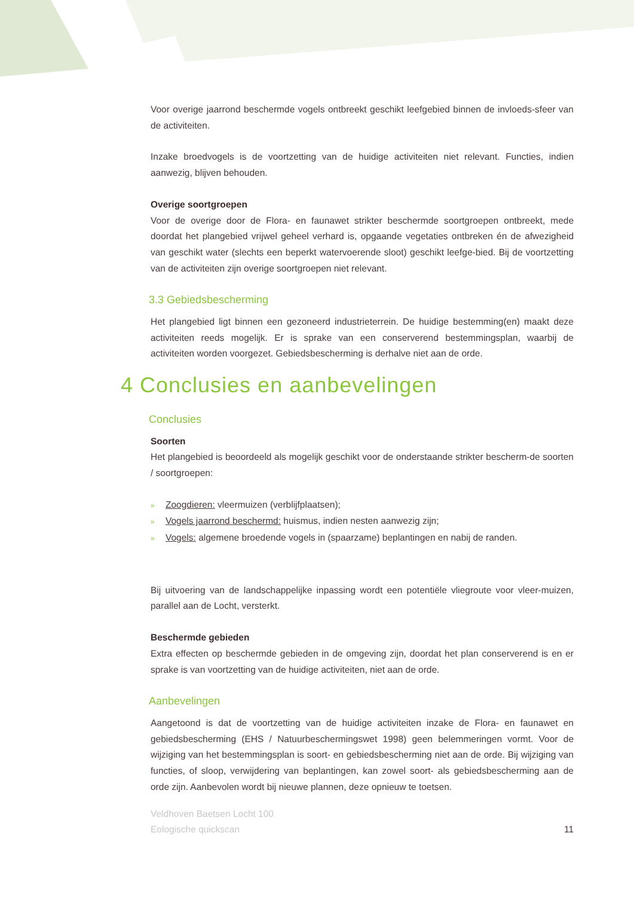Voor overige jaarrond beschermde vogels ontbreekt geschikt leefgebied binnen de invloeds-sfeer van de activiteiten.
Inzake broedvogels is de voortzetting van de huidige activiteiten niet relevant. Functies, indien aanwezig, blijven behouden.
Overige soortgroepen
Voor de overige door de Flora- en faunawet strikter beschermde soortgroepen ontbreekt, mede doordat het plangebied vrijwel geheel verhard is, opgaande vegetaties ontbreken én de afwezigheid van geschikt water (slechts een beperkt watervoerende sloot) geschikt leefge-bied. Bij de voortzetting van de activiteiten zijn overige soortgroepen niet relevant.
3.3 Gebiedsbescherming
Het plangebied ligt binnen een gezoneerd industrieterrein. De huidige bestemming(en) maakt deze activiteiten reeds mogelijk. Er is sprake van een conserverend bestemmingsplan, waarbij de activiteiten worden voorgezet. Gebiedsbescherming is derhalve niet aan de orde.
4 Conclusies en aanbevelingen
Conclusies
Soorten
Het plangebied is beoordeeld als mogelijk geschikt voor de onderstaande strikter bescherm-de soorten / soortgroepen:
» Zoogdieren: vleermuizen (verblijfplaatsen);
» Vogels jaarrond beschermd: huismus, indien nesten aanwezig zijn;
» Vogels: algemene broedende vogels in (spaarzame) beplantingen en nabij de randen.
Bij uitvoering van de landschappelijke inpassing wordt een potentiële vliegroute voor vleer-muizen, parallel aan de Locht, versterkt.
Beschermde gebieden
Extra effecten op beschermde gebieden in de omgeving zijn, doordat het plan conserverend is en er sprake is van voortzetting van de huidige activiteiten, niet aan de orde.
Aanbevelingen
Aangetoond is dat de voortzetting van de huidige activiteiten inzake de Flora- en faunawet en gebiedsbescherming (EHS / Natuurbeschermingswet 1998) geen belemmeringen vormt. Voor de wijziging van het bestemmingsplan is soort- en gebiedsbescherming niet aan de orde. Bij wijziging van functies, of sloop, verwijdering van beplantingen, kan zowel soort- als gebiedsbescherming aan de orde zijn. Aanbevolen wordt bij nieuwe plannen, deze opnieuw te toetsen.
Veldhoven Baetsen Locht 100
Eologische quickscan
11